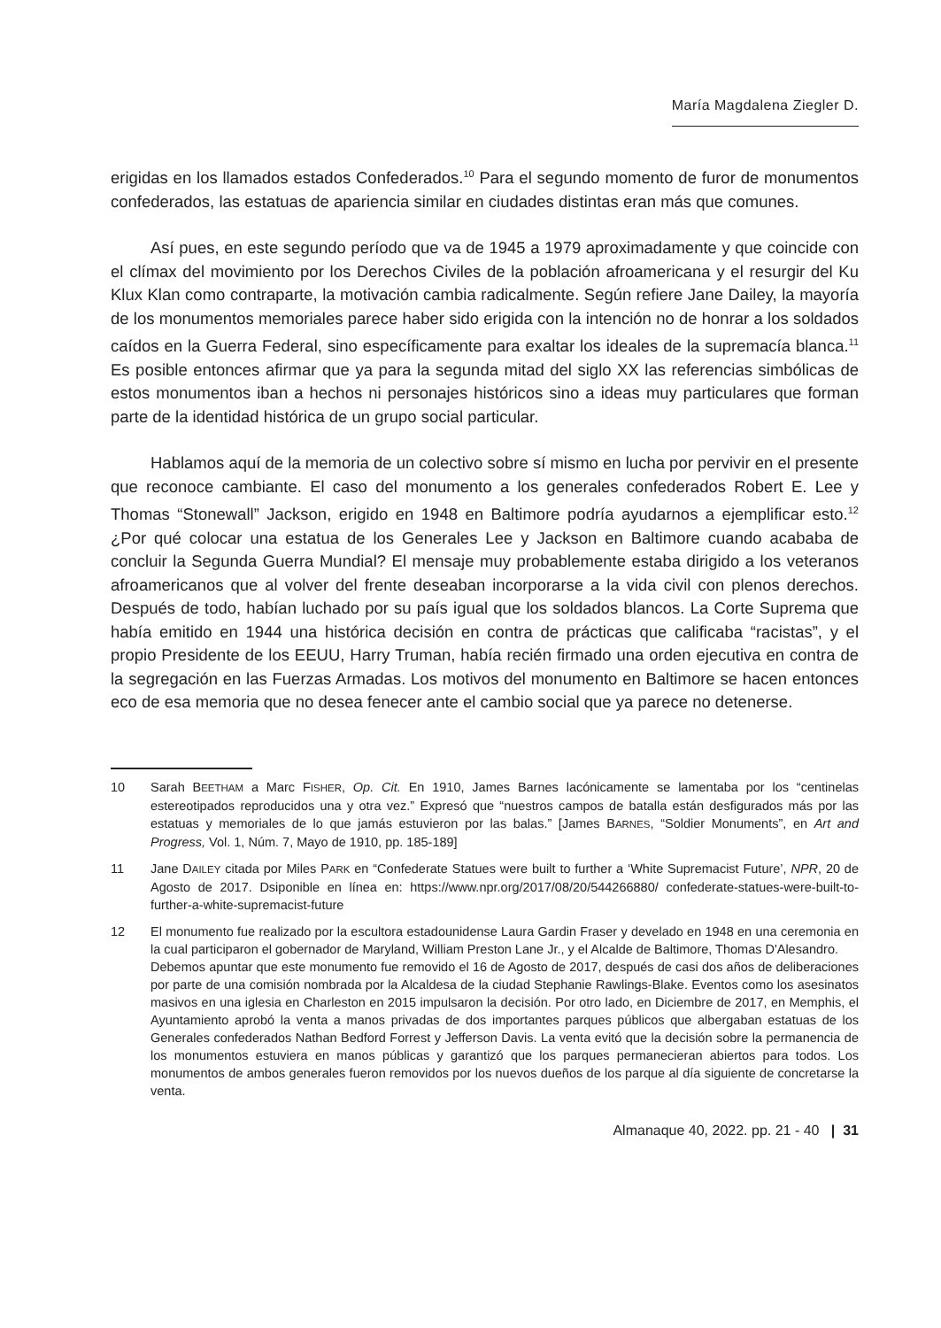María Magdalena Ziegler D.
erigidas en los llamados estados Confederados.<sup>10</sup> Para el segundo momento de furor de monumentos confederados, las estatuas de apariencia similar en ciudades distintas eran más que comunes.
Así pues, en este segundo período que va de 1945 a 1979 aproximadamente y que coincide con el clímax del movimiento por los Derechos Civiles de la población afroamericana y el resurgir del Ku Klux Klan como contraparte, la motivación cambia radicalmente. Según refiere Jane Dailey, la mayoría de los monumentos memoriales parece haber sido erigida con la intención no de honrar a los soldados caídos en la Guerra Federal, sino específicamente para exaltar los ideales de la supremacía blanca.<sup>11</sup> Es posible entonces afirmar que ya para la segunda mitad del siglo XX las referencias simbólicas de estos monumentos iban a hechos ni personajes históricos sino a ideas muy particulares que forman parte de la identidad histórica de un grupo social particular.
Hablamos aquí de la memoria de un colectivo sobre sí mismo en lucha por pervivir en el presente que reconoce cambiante. El caso del monumento a los generales confederados Robert E. Lee y Thomas “Stonewall” Jackson, erigido en 1948 en Baltimore podría ayudarnos a ejemplificar esto.<sup>12</sup> ¿Por qué colocar una estatua de los Generales Lee y Jackson en Baltimore cuando acababa de concluir la Segunda Guerra Mundial? El mensaje muy probablemente estaba dirigido a los veteranos afroamericanos que al volver del frente deseaban incorporarse a la vida civil con plenos derechos. Después de todo, habían luchado por su país igual que los soldados blancos. La Corte Suprema que había emitido en 1944 una histórica decisión en contra de prácticas que calificaba “racistas”, y el propio Presidente de los EEUU, Harry Truman, había recién firmado una orden ejecutiva en contra de la segregación en las Fuerzas Armadas. Los motivos del monumento en Baltimore se hacen entonces eco de esa memoria que no desea fenecer ante el cambio social que ya parece no detenerse.
10 Sarah BEETHAM a Marc FISHER, Op. Cit. En 1910, James Barnes lacónicamente se lamentaba por los “centinelas estereotipados reproducidos una y otra vez.” Expresó que “nuestros campos de batalla están desfigurados más por las estatuas y memoriales de lo que jamás estuvieron por las balas.” [James BARNES, “Soldier Monuments”, en Art and Progress, Vol. 1, Núm. 7, Mayo de 1910, pp. 185-189]
11 Jane DAILEY citada por Miles PARK en “Confederate Statues were built to further a ‘White Supremacist Future’, NPR, 20 de Agosto de 2017. Dsiponible en línea en: https://www.npr.org/2017/08/20/544266880/ confederate-statues-were-built-to-further-a-white-supremacist-future
12 El monumento fue realizado por la escultora estadounidense Laura Gardin Fraser y develado en 1948 en una ceremonia en la cual participaron el gobernador de Maryland, William Preston Lane Jr., y el Alcalde de Baltimore, Thomas D'Alesandro.
Debemos apuntar que este monumento fue removido el 16 de Agosto de 2017, después de casi dos años de deliberaciones por parte de una comisión nombrada por la Alcaldesa de la ciudad Stephanie Rawlings-Blake. Eventos como los asesinatos masivos en una iglesia en Charleston en 2015 impulsaron la decisión. Por otro lado, en Diciembre de 2017, en Memphis, el Ayuntamiento aprobó la venta a manos privadas de dos importantes parques públicos que albergaban estatuas de los Generales confederados Nathan Bedford Forrest y Jefferson Davis. La venta evitó que la decisión sobre la permanencia de los monumentos estuviera en manos públicas y garantizó que los parques permanecieran abiertos para todos. Los monumentos de ambos generales fueron removidos por los nuevos dueños de los parque al día siguiente de concretarse la venta.
Almanaque 40, 2022. pp. 21 - 40 | 31